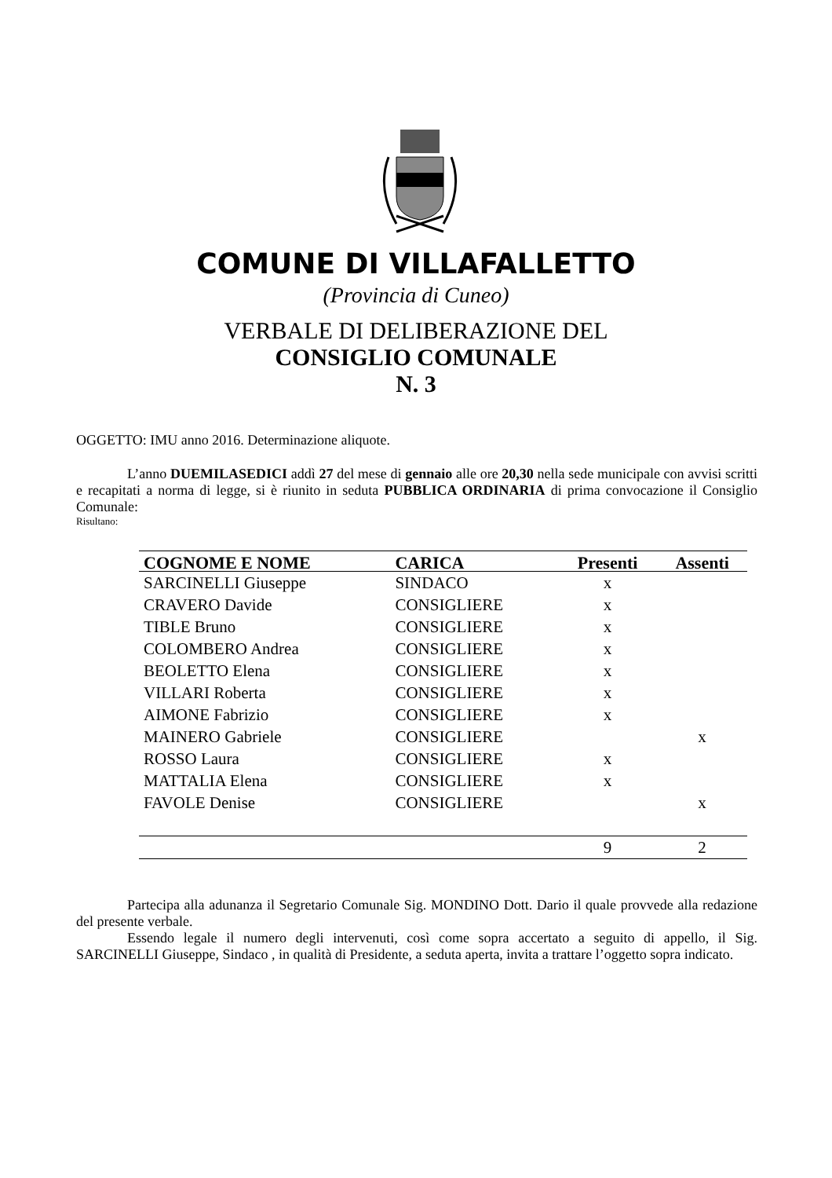COMUNE DI VILLAFALLETTO
(Provincia di Cuneo)
VERBALE DI DELIBERAZIONE DEL
CONSIGLIO COMUNALE
N. 3
OGGETTO: IMU anno 2016. Determinazione aliquote.
L’anno DUEMILASEDICI addì 27 del mese di gennaio alle ore 20,30 nella sede municipale con avvisi scritti e recapitati a norma di legge, si è riunito in seduta PUBBLICA ORDINARIA di prima convocazione il Consiglio Comunale:
Risultano:
| COGNOME E NOME | CARICA | Presenti | Assenti |
| --- | --- | --- | --- |
| SARCINELLI Giuseppe | SINDACO | x | |
| CRAVERO Davide | CONSIGLIERE | x | |
| TIBLE Bruno | CONSIGLIERE | x | |
| COLOMBERO Andrea | CONSIGLIERE | x | |
| BEOLETTO Elena | CONSIGLIERE | x | |
| VILLARI Roberta | CONSIGLIERE | x | |
| AIMONE Fabrizio | CONSIGLIERE | x | |
| MAINERO Gabriele | CONSIGLIERE | | x |
| ROSSO Laura | CONSIGLIERE | x | |
| MATTALIA Elena | CONSIGLIERE | x | |
| FAVOLE Denise | CONSIGLIERE | | x |
| | | 9 | 2 |
Partecipa alla adunanza il Segretario Comunale Sig. MONDINO Dott. Dario il quale provvede alla redazione del presente verbale.
Essendo legale il numero degli intervenuti, così come sopra accertato a seguito di appello, il Sig. SARCINELLI Giuseppe, Sindaco , in qualità di Presidente, a seduta aperta, invita a trattare l’oggetto sopra indicato.